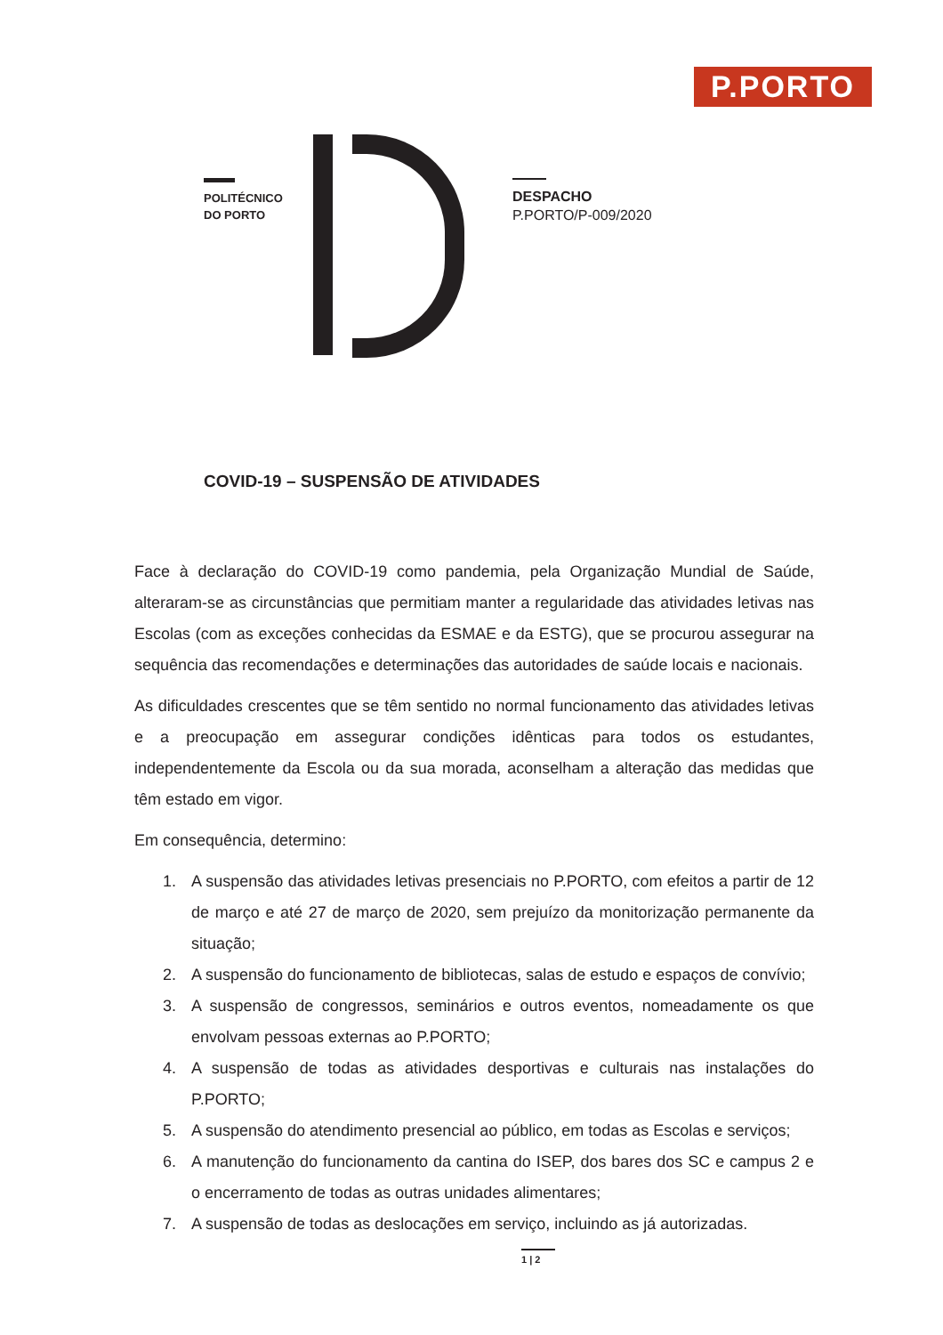P.PORTO
POLITÉCNICO
DO PORTO
DESPACHO
P.PORTO/P-009/2020
COVID-19 – SUSPENSÃO DE ATIVIDADES
Face à declaração do COVID-19 como pandemia, pela Organização Mundial de Saúde, alteraram-se as circunstâncias que permitiam manter a regularidade das atividades letivas nas Escolas (com as exceções conhecidas da ESMAE e da ESTG), que se procurou assegurar na sequência das recomendações e determinações das autoridades de saúde locais e nacionais.
As dificuldades crescentes que se têm sentido no normal funcionamento das atividades letivas e a preocupação em assegurar condições idênticas para todos os estudantes, independentemente da Escola ou da sua morada, aconselham a alteração das medidas que têm estado em vigor.
Em consequência, determino:
1. A suspensão das atividades letivas presenciais no P.PORTO, com efeitos a partir de 12 de março e até 27 de março de 2020, sem prejuízo da monitorização permanente da situação;
2. A suspensão do funcionamento de bibliotecas, salas de estudo e espaços de convívio;
3. A suspensão de congressos, seminários e outros eventos, nomeadamente os que envolvam pessoas externas ao P.PORTO;
4. A suspensão de todas as atividades desportivas e culturais nas instalações do P.PORTO;
5. A suspensão do atendimento presencial ao público, em todas as Escolas e serviços;
6. A manutenção do funcionamento da cantina do ISEP, dos bares dos SC e campus 2 e o encerramento de todas as outras unidades alimentares;
7. A suspensão de todas as deslocações em serviço, incluindo as já autorizadas.
1 | 2